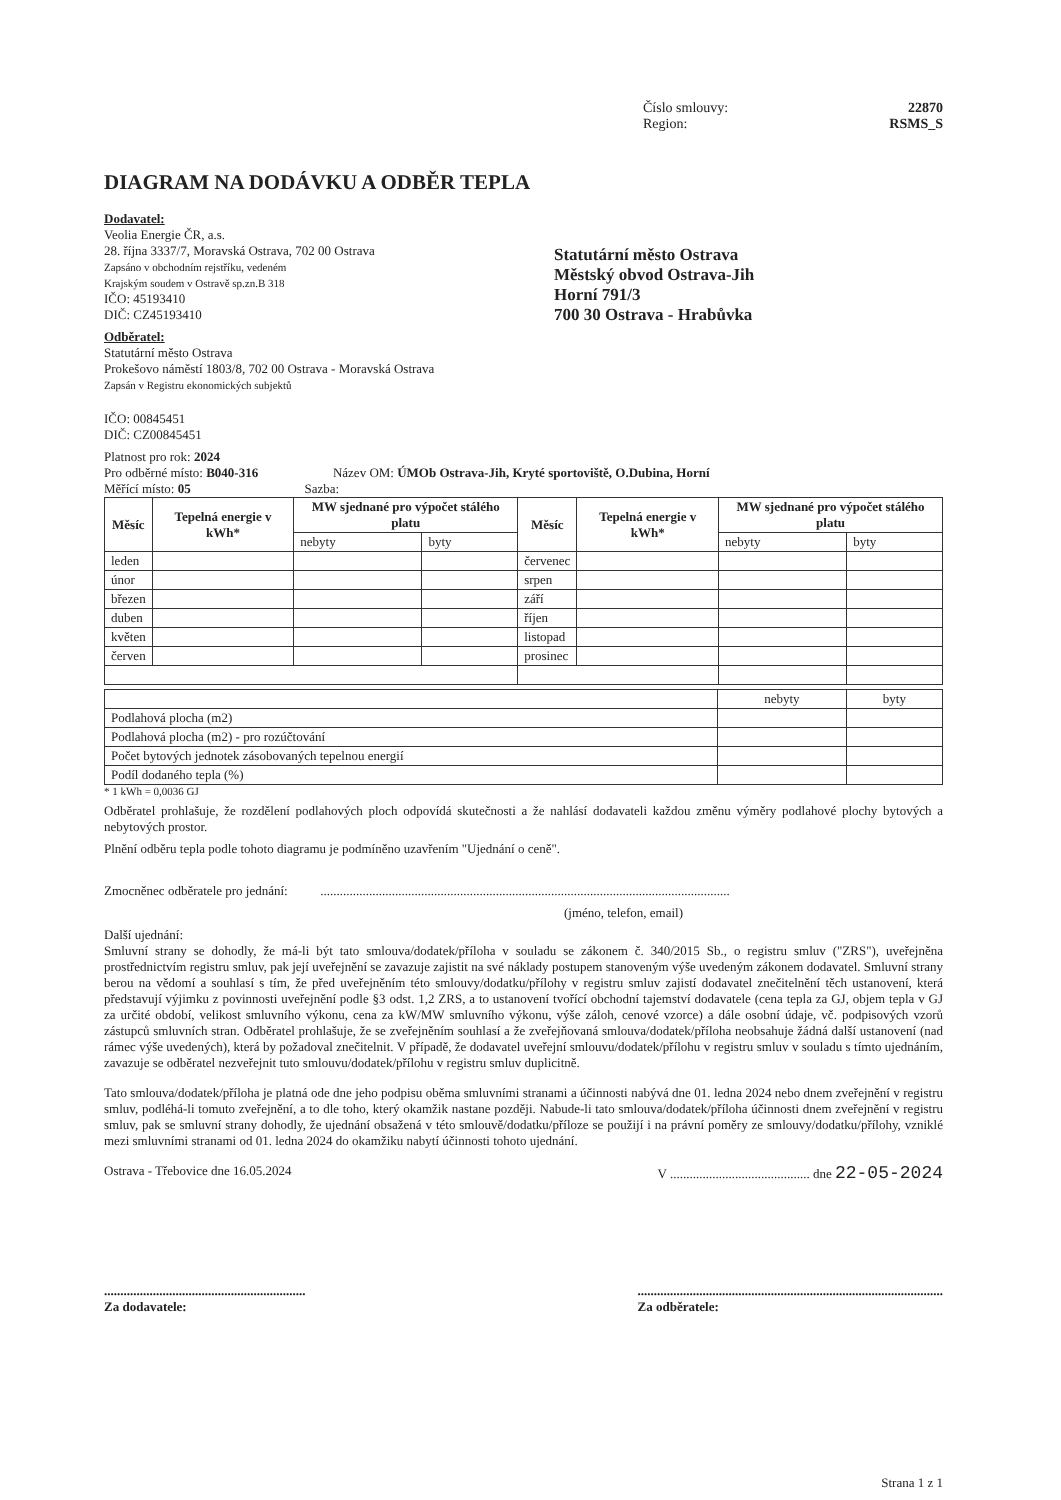Číslo smlouvy: 22870
Region: RSMS_S
DIAGRAM NA DODÁVKU A ODBĚR TEPLA
Dodavatel:
Veolia Energie ČR, a.s.
28. října 3337/7, Moravská Ostrava, 702 00 Ostrava
Zapsáno v obchodním rejstříku, vedeném
Krajským soudem v Ostravě sp.zn.B 318
IČO: 45193410
DIČ: CZ45193410
Odběratel:
Statutární město Ostrava
Prokešovo náměstí 1803/8, 702 00 Ostrava - Moravská Ostrava
Zapsán v Registru ekonomických subjektů
IČO: 00845451
DIČ: CZ00845451
Statutární město Ostrava
Městský obvod Ostrava-Jih
Horní 791/3
700 30 Ostrava - Hrabůvka
Platnost pro rok: 2024
Pro odběrné místo: B040-316 Název OM: ÚMOb Ostrava-Jih, Kryté sportoviště, O.Dubina, Horní
Měřící místo: 05 Sazba:
| Měsíc | Tepelná energie v kWh* | MW sjednané pro výpočet stálého platu | | Měsíc | Tepelná energie v kWh* | MW sjednané pro výpočet stálého platu | |
| --- | --- | --- | --- | --- | --- | --- | --- |
| | | nebyty | byty | | | nebyty | byty |
| leden | | | | červenec | | | |
| únor | | | | srpen | | | |
| březen | | | | září | | | |
| duben | | | | říjen | | | |
| květen | | | | listopad | | | |
| červen | | | | prosinec | | | |
| | nebyty | byty |
| Podlahová plocha (m2) | | |
| Podlahová plocha (m2) - pro rozúčtování | | |
| Počet bytových jednotek zásobovaných tepelnou energií | | |
| Podíl dodaného tepla (%) | | |
* 1 kWh = 0,0036 GJ
Odběratel prohlašuje, že rozdělení podlahových ploch odpovídá skutečnosti a že nahlásí dodavateli každou změnu výměry podlahové plochy bytových a nebytových prostor.
Plnění odběru tepla podle tohoto diagramu je podmíněno uzavřením "Ujednání o ceně".
Zmocněnec odběratele pro jednání: ..............................................................................................................................
(jméno, telefon, email)
Další ujednání:
Smluvní strany se dohodly, že má-li být tato smlouva/dodatek/příloha v souladu se zákonem č. 340/2015 Sb., o registru smluv ("ZRS"), uveřejněna prostřednictvím registru smluv, pak její uveřejnění se zavazuje zajistit na své náklady postupem stanoveným výše uvedeným zákonem dodavatel. Smluvní strany berou na vědomí a souhlasí s tím, že před uveřejněním této smlouvy/dodatku/přílohy v registru smluv zajistí dodavatel znečitelnění těch ustanovení, která představují výjimku z povinnosti uveřejnění podle §3 odst. 1,2 ZRS, a to ustanovení tvořící obchodní tajemství dodavatele (cena tepla za GJ, objem tepla v GJ za určité období, velikost smluvního výkonu, cena za kW/MW smluvního výkonu, výše záloh, cenové vzorce) a dále osobní údaje, vč. podpisových vzorů zástupců smluvních stran. Odběratel prohlašuje, že se zveřejněním souhlasí a že zveřejňovaná smlouva/dodatek/příloha neobsahuje žádná další ustanovení (nad rámec výše uvedených), která by požadoval znečitelnit. V případě, že dodavatel uveřejní smlouvu/dodatek/přílohu v registru smluv v souladu s tímto ujednáním, zavazuje se odběratel nezveřejnit tuto smlouvu/dodatek/přílohu v registru smluv duplicitně.
Tato smlouva/dodatek/příloha je platná ode dne jeho podpisu oběma smluvními stranami a účinnosti nabývá dne 01. ledna 2024 nebo dnem zveřejnění v registru smluv, podléhá-li tomuto zveřejnění, a to dle toho, který okamžik nastane později. Nabude-li tato smlouva/dodatek/příloha účinnosti dnem zveřejnění v registru smluv, pak se smluvní strany dohodly, že ujednání obsažená v této smlouvě/dodatku/příloze se použijí i na právní poměry ze smlouvy/dodatku/přílohy, vzniklé mezi smluvními stranami od 01. ledna 2024 do okamžiku nabytí účinnosti tohoto ujednání.
Ostrava - Třebovice dne 16.05.2024 V ........................................... dne 22-05-2024
..............................................................
Za dodavatele:..............................................................................................
Za odběratele:
Strana 1 z 1